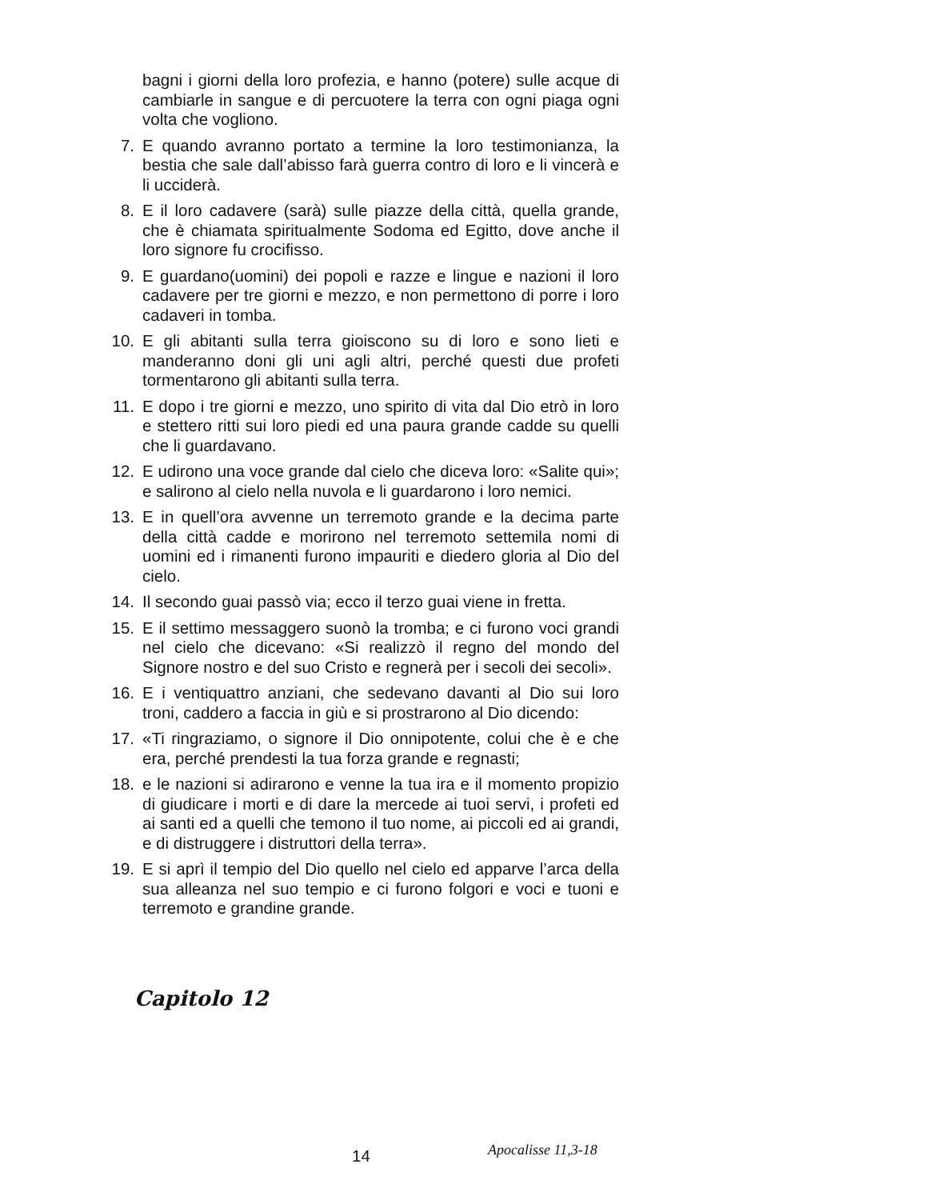bagni i giorni della loro profezia, e hanno (potere) sulle acque di cambiarle in sangue e di percuotere la terra con ogni piaga ogni volta che vogliono.
7. E quando avranno portato a termine la loro testimonianza, la bestia che sale dall’abisso farà guerra contro di loro e li vincerà e li ucciderà.
8. E il loro cadavere (sarà) sulle piazze della città, quella grande, che è chiamata spiritualmente Sodoma ed Egitto, dove anche il loro signore fu crocifisso.
9. E guardano(uomini) dei popoli e razze e lingue e nazioni il loro cadavere per tre giorni e mezzo, e non permettono di porre i loro cadaveri in tomba.
10. E gli abitanti sulla terra gioiscono su di loro e sono lieti e manderanno doni gli uni agli altri, perché questi due profeti tormentarono gli abitanti sulla terra.
11. E dopo i tre giorni e mezzo, uno spirito di vita dal Dio etrò in loro e stettero ritti sui loro piedi ed una paura grande cadde su quelli che li guardavano.
12. E udirono una voce grande dal cielo che diceva loro: «Salite qui»; e salirono al cielo nella nuvola e li guardarono i loro nemici.
13. E in quell’ora avvenne un terremoto grande e la decima parte della città cadde e morirono nel terremoto settemila nomi di uomini ed i rimanenti furono impauriti e diedero gloria al Dio del cielo.
14. Il secondo guai passò via; ecco il terzo guai viene in fretta.
15. E il settimo messaggero suonò la tromba; e ci furono voci grandi nel cielo che dicevano: «Si realizzò il regno del mondo del Signore nostro e del suo Cristo e regnerà per i secoli dei secoli».
16. E i ventiquattro anziani, che sedevano davanti al Dio sui loro troni, caddero a faccia in giù e si prostrarono al Dio dicendo:
17. «Ti ringraziamo, o signore il Dio onnipotente, colui che è e che era, perché prendesti la tua forza grande e regnasti;
18. e le nazioni si adirarono e venne la tua ira e il momento propizio di giudicare i morti e di dare la mercede ai tuoi servi, i profeti ed ai santi ed a quelli che temono il tuo nome, ai piccoli ed ai grandi, e di distruggere i distruttori della terra».
19. E si aprì il tempio del Dio quello nel cielo ed apparve l’arca della sua alleanza nel suo tempio e ci furono folgori e voci e tuoni e terremoto e grandine grande.
Capitolo 12
14 Apocalisse 11,3-18